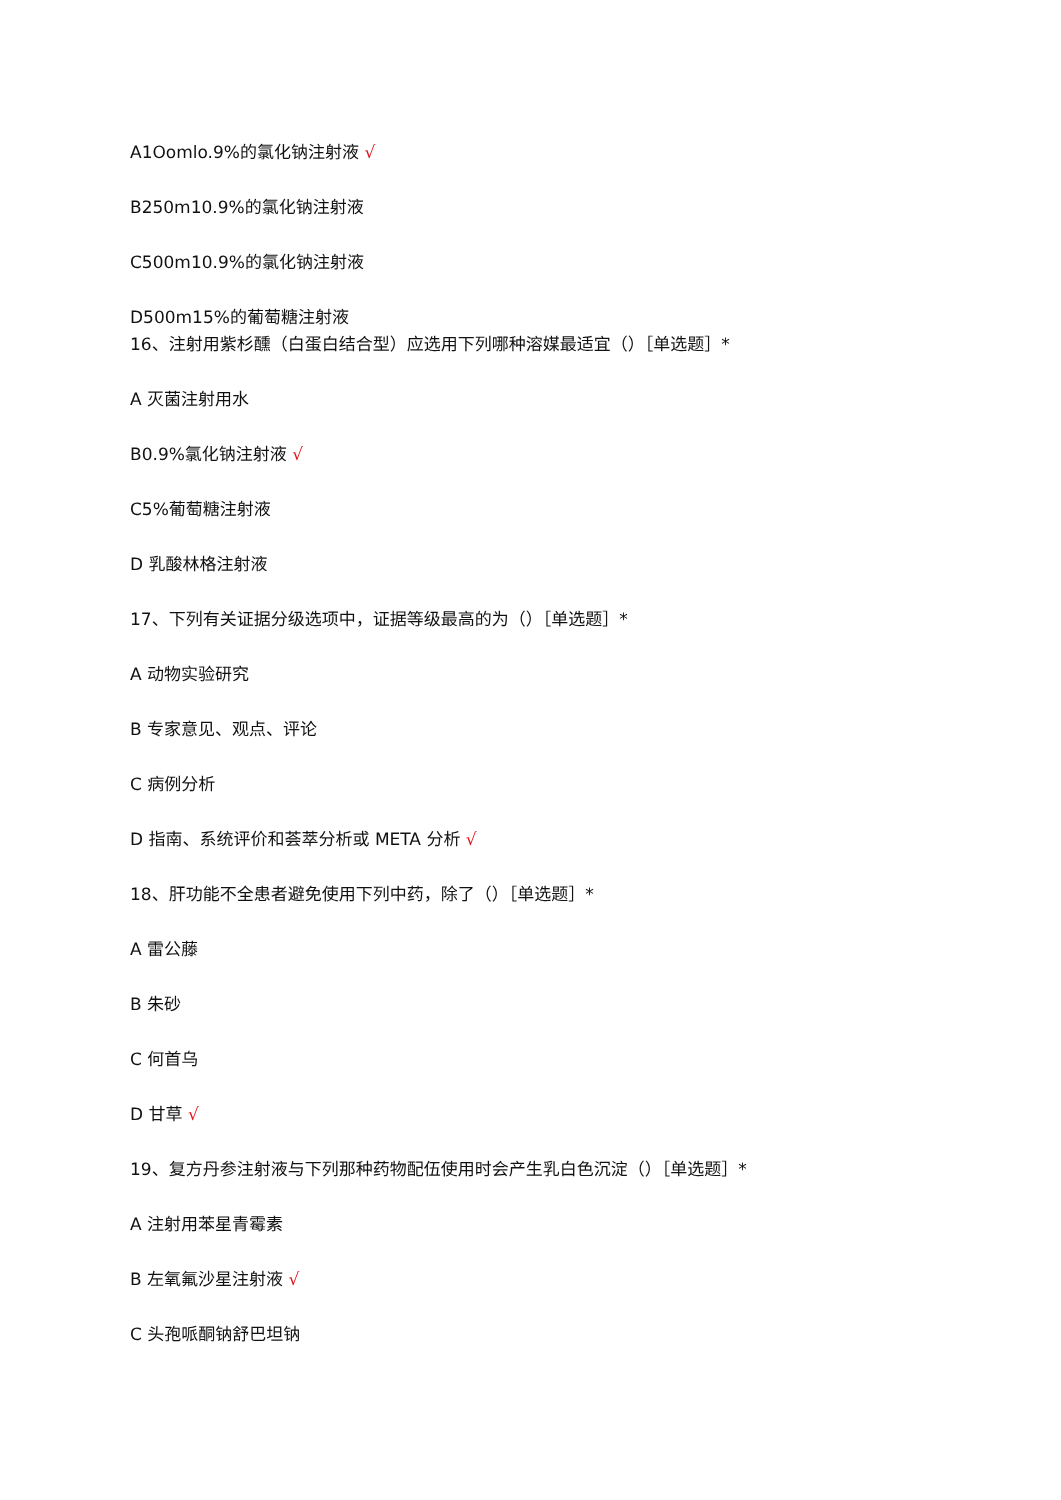A1Oomlo.9%的氯化钠注射液 √
B250m10.9%的氯化钠注射液
C500m10.9%的氯化钠注射液
D500m15%的葡萄糖注射液
16、注射用紫杉醺（白蛋白结合型）应选用下列哪种溶媒最适宜（）［单选题］*
A 灭菌注射用水
B0.9%氯化钠注射液 √
C5%葡萄糖注射液
D 乳酸林格注射液
17、下列有关证据分级选项中，证据等级最高的为（）［单选题］*
A 动物实验研究
B 专家意见、观点、评论
C 病例分析
D 指南、系统评价和荟萃分析或 META 分析 √
18、肝功能不全患者避免使用下列中药，除了（）［单选题］*
A 雷公藤
B 朱砂
C 何首乌
D 甘草 √
19、复方丹参注射液与下列那种药物配伍使用时会产生乳白色沉淀（）［单选题］*
A 注射用苯星青霉素
B 左氧氟沙星注射液 √
C 头孢哌酮钠舒巴坦钠